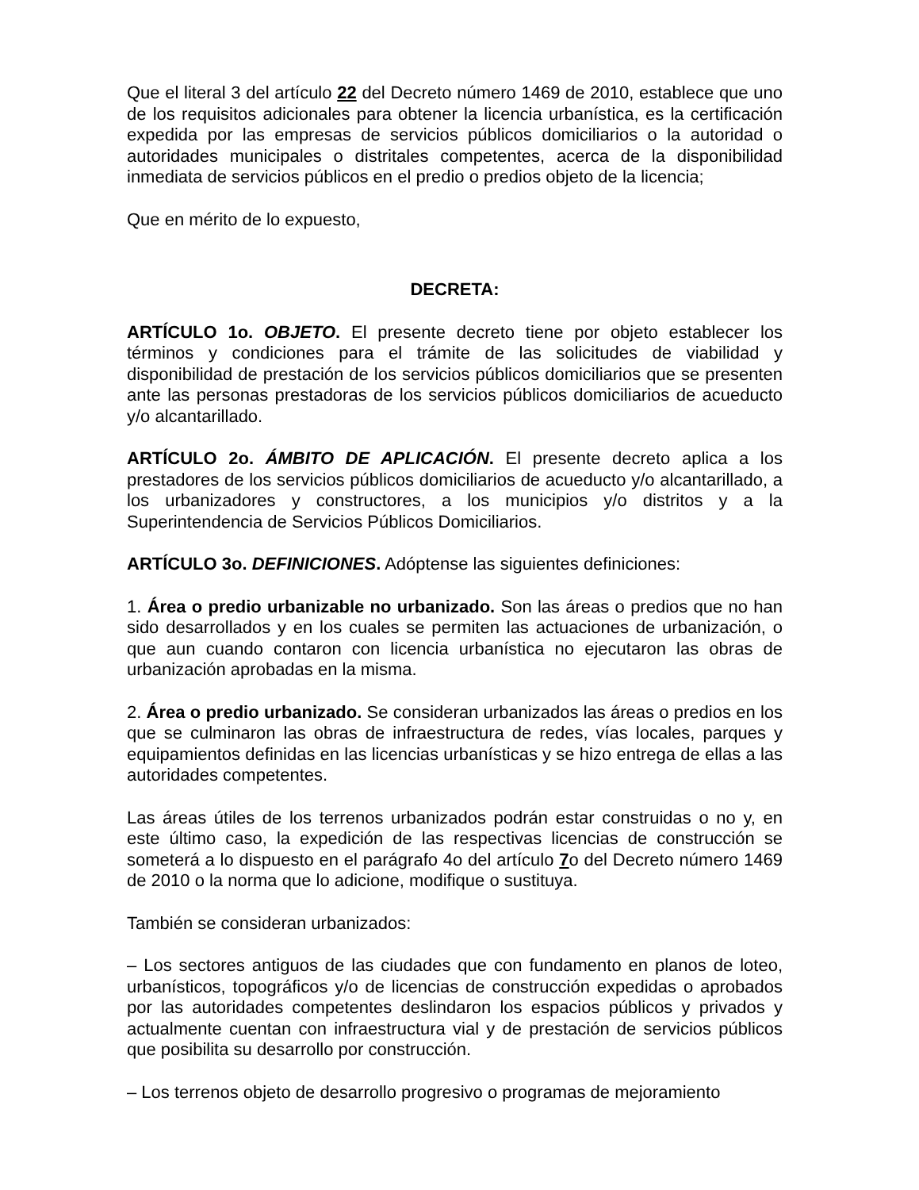Que el literal 3 del artículo 22 del Decreto número 1469 de 2010, establece que uno de los requisitos adicionales para obtener la licencia urbanística, es la certificación expedida por las empresas de servicios públicos domiciliarios o la autoridad o autoridades municipales o distritales competentes, acerca de la disponibilidad inmediata de servicios públicos en el predio o predios objeto de la licencia;
Que en mérito de lo expuesto,
DECRETA:
ARTÍCULO 1o. OBJETO. El presente decreto tiene por objeto establecer los términos y condiciones para el trámite de las solicitudes de viabilidad y disponibilidad de prestación de los servicios públicos domiciliarios que se presenten ante las personas prestadoras de los servicios públicos domiciliarios de acueducto y/o alcantarillado.
ARTÍCULO 2o. ÁMBITO DE APLICACIÓN. El presente decreto aplica a los prestadores de los servicios públicos domiciliarios de acueducto y/o alcantarillado, a los urbanizadores y constructores, a los municipios y/o distritos y a la Superintendencia de Servicios Públicos Domiciliarios.
ARTÍCULO 3o. DEFINICIONES. Adóptense las siguientes definiciones:
1. Área o predio urbanizable no urbanizado. Son las áreas o predios que no han sido desarrollados y en los cuales se permiten las actuaciones de urbanización, o que aun cuando contaron con licencia urbanística no ejecutaron las obras de urbanización aprobadas en la misma.
2. Área o predio urbanizado. Se consideran urbanizados las áreas o predios en los que se culminaron las obras de infraestructura de redes, vías locales, parques y equipamientos definidas en las licencias urbanísticas y se hizo entrega de ellas a las autoridades competentes.
Las áreas útiles de los terrenos urbanizados podrán estar construidas o no y, en este último caso, la expedición de las respectivas licencias de construcción se someterá a lo dispuesto en el parágrafo 4o del artículo 7o del Decreto número 1469 de 2010 o la norma que lo adicione, modifique o sustituya.
También se consideran urbanizados:
– Los sectores antiguos de las ciudades que con fundamento en planos de loteo, urbanísticos, topográficos y/o de licencias de construcción expedidas o aprobados por las autoridades competentes deslindaron los espacios públicos y privados y actualmente cuentan con infraestructura vial y de prestación de servicios públicos que posibilita su desarrollo por construcción.
– Los terrenos objeto de desarrollo progresivo o programas de mejoramiento